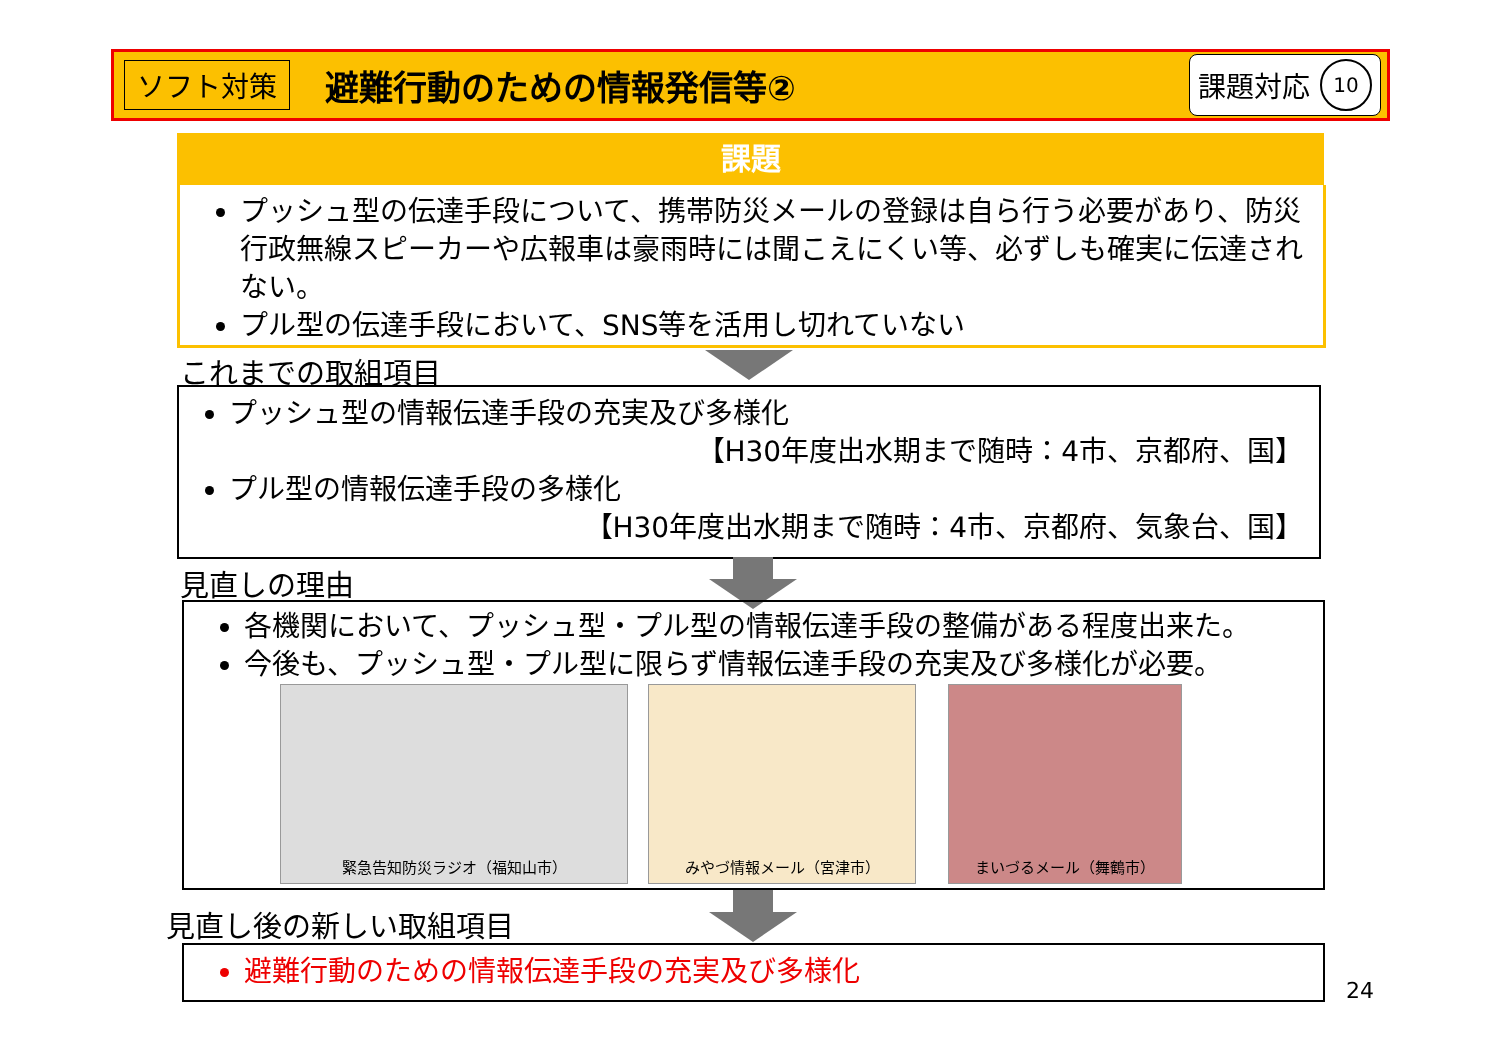ソフト対策
避難行動のための情報発信等②
課題対応 10
課題
プッシュ型の伝達手段について、携帯防災メールの登録は自ら行う必要があり、防災行政無線スピーカーや広報車は豪雨時には聞こえにくい等、必ずしも確実に伝達されない。
プル型の伝達手段において、SNS等を活用し切れていない
これまでの取組項目
プッシュ型の情報伝達手段の充実及び多様化
【H30年度出水期まで随時：4市、京都府、国】
プル型の情報伝達手段の多様化
【H30年度出水期まで随時：4市、京都府、気象台、国】
見直しの理由
各機関において、プッシュ型・プル型の情報伝達手段の整備がある程度出来た。
今後も、プッシュ型・プル型に限らず情報伝達手段の充実及び多様化が必要。
緊急告知防災ラジオ（福知山市） みやづ情報メール（宮津市） まいづるメール（舞鶴市）
見直し後の新しい取組項目
避難行動のための情報伝達手段の充実及び多様化
24